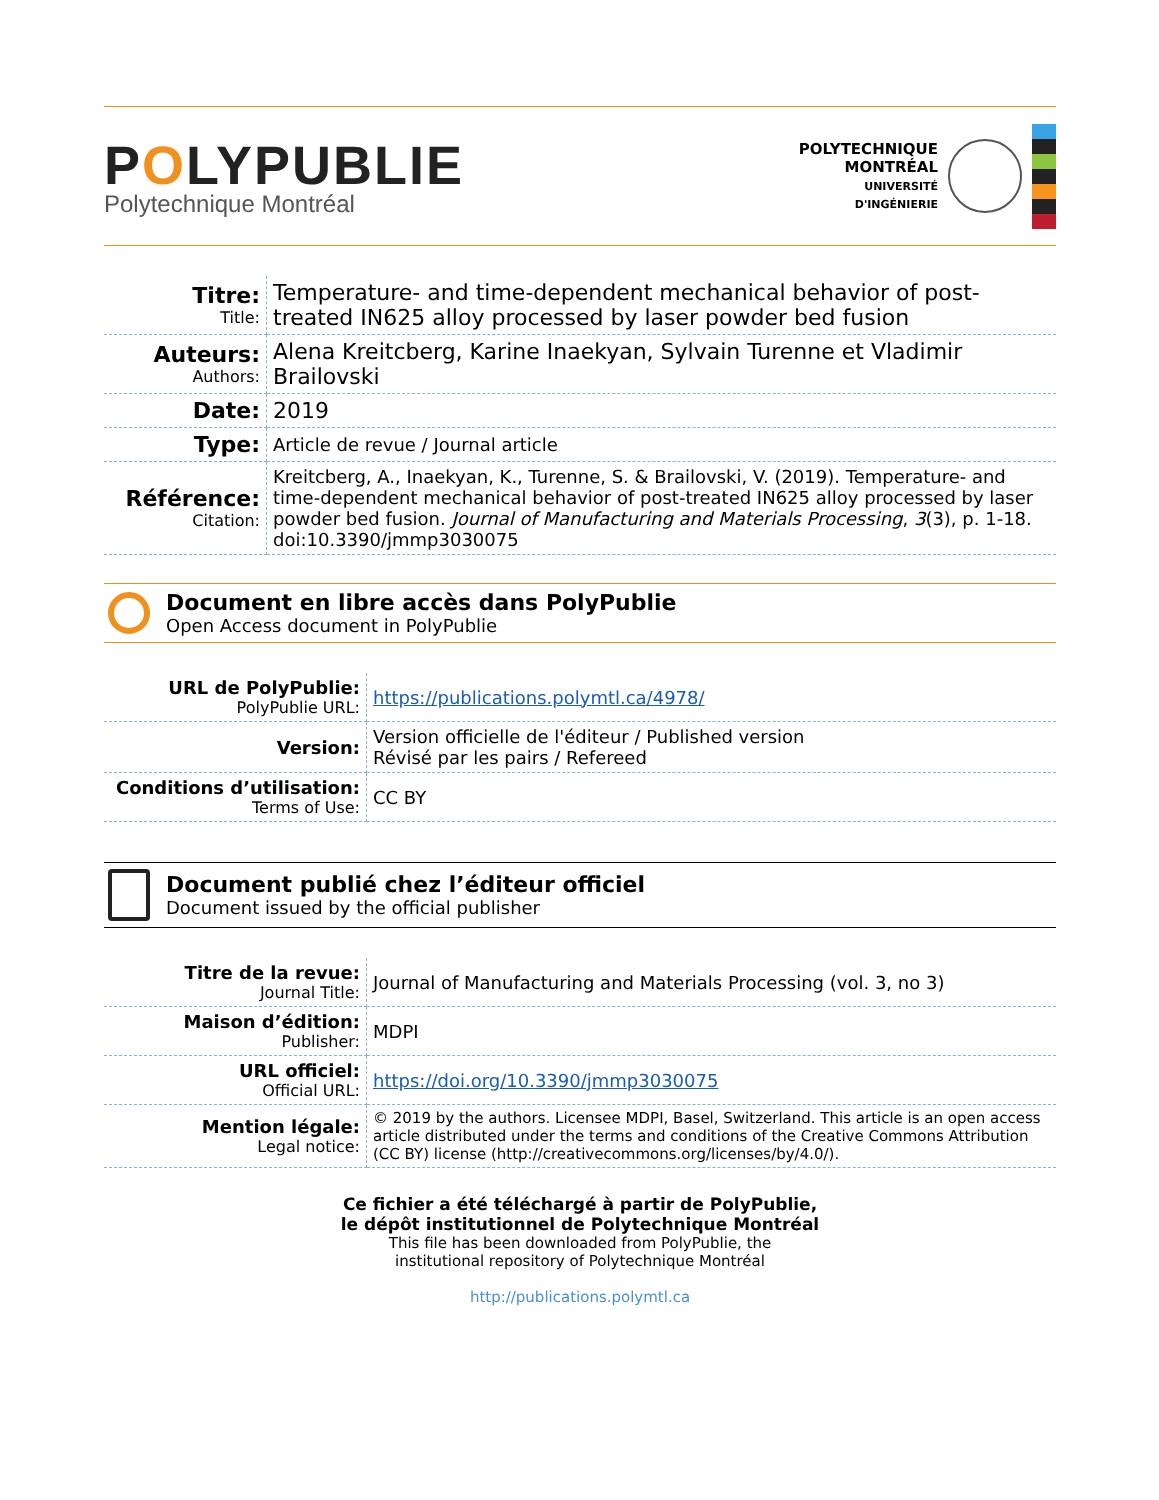POLYPUBLIE
Polytechnique Montréal
POLYTECHNIQUE
MONTRÉAL
UNIVERSITÉ
D'INGÉNIERIE
| Titre: Title: | Temperature- and time-dependent mechanical behavior of post-treated IN625 alloy processed by laser powder bed fusion |
| Auteurs: Authors: | Alena Kreitcberg, Karine Inaekyan, Sylvain Turenne et Vladimir Brailovski |
| Date: | 2019 |
| Type: | Article de revue / Journal article |
| Référence: Citation: | Kreitcberg, A., Inaekyan, K., Turenne, S. & Brailovski, V. (2019). Temperature- and time-dependent mechanical behavior of post-treated IN625 alloy processed by laser powder bed fusion. Journal of Manufacturing and Materials Processing , 3 (3), p. 1-18. doi:10.3390/jmmp3030075 |
Document en libre accès dans PolyPublie
Open Access document in PolyPublie
| URL de PolyPublie: PolyPublie URL: | https://publications.polymtl.ca/4978/ |
| Version: | Version officielle de l'éditeur / Published version Révisé par les pairs / Refereed |
| Conditions d’utilisation: Terms of Use: | CC BY |
Document publié chez l’éditeur officiel
Document issued by the official publisher
| Titre de la revue: Journal Title: | Journal of Manufacturing and Materials Processing (vol. 3, no 3) |
| Maison d’édition: Publisher: | MDPI |
| URL officiel: Official URL: | https://doi.org/10.3390/jmmp3030075 |
| Mention légale: Legal notice: | © 2019 by the authors. Licensee MDPI, Basel, Switzerland. This article is an open access article distributed under the terms and conditions of the Creative Commons Attribution (CC BY) license (http://creativecommons.org/licenses/by/4.0/). |
Ce fichier a été téléchargé à partir de PolyPublie,
le dépôt institutionnel de Polytechnique Montréal
This file has been downloaded from PolyPublie, the
institutional repository of Polytechnique Montréal
http://publications.polymtl.ca